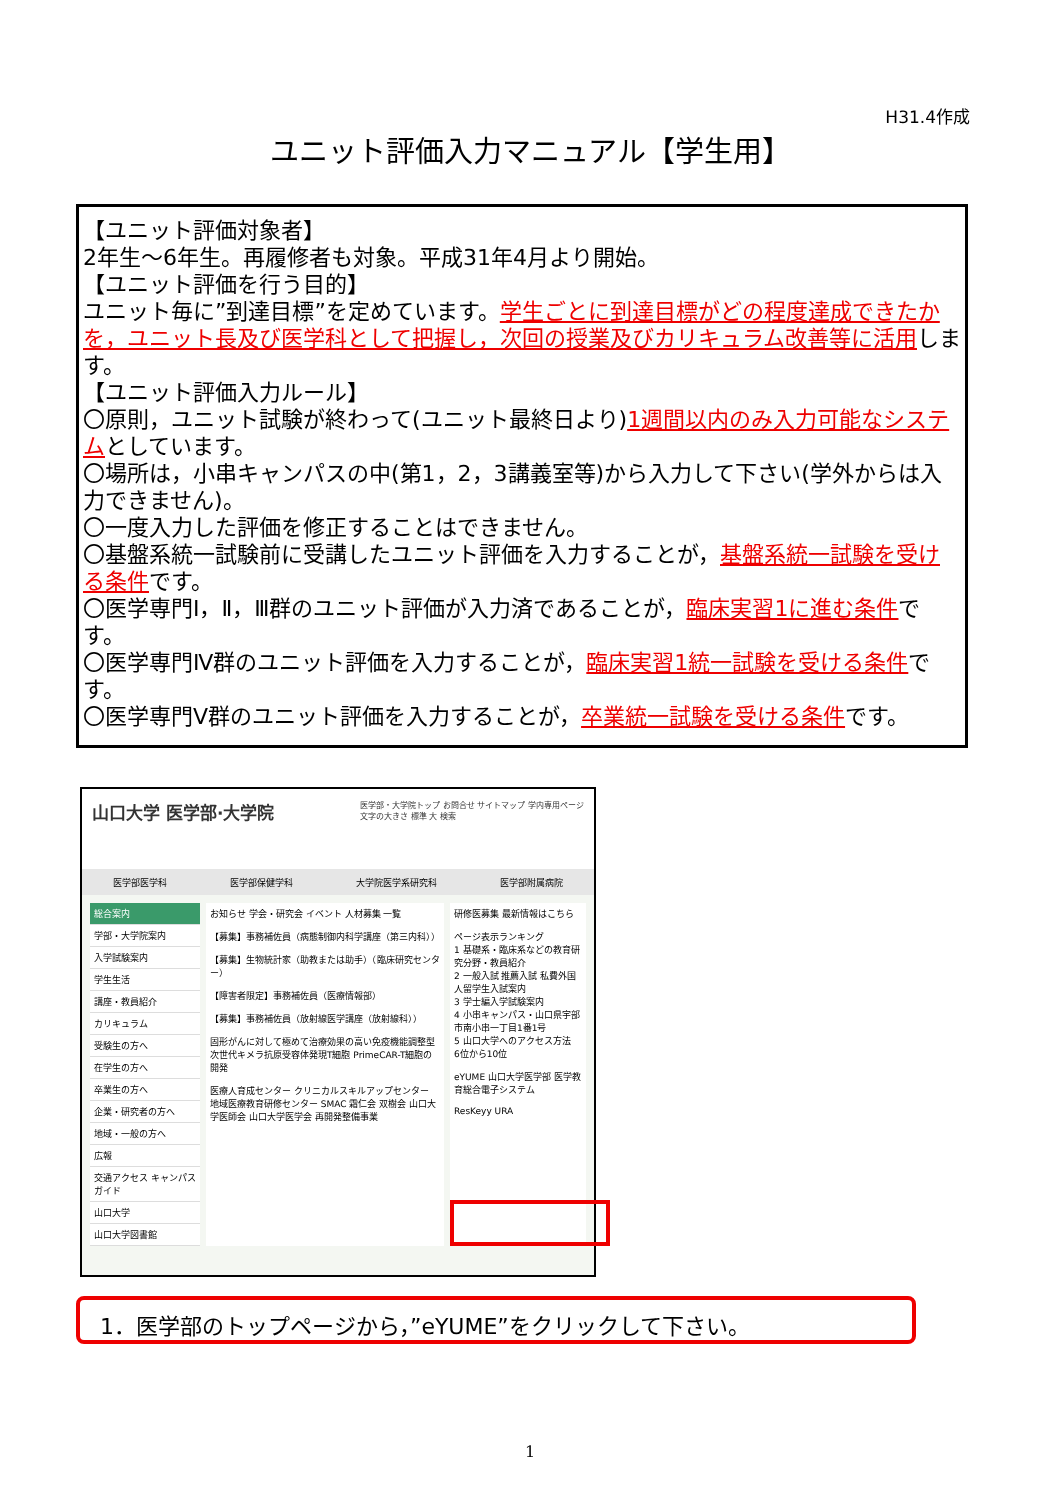H31.4作成
ユニット評価入力マニュアル【学生用】
【ユニット評価対象者】
2年生～6年生。再履修者も対象。平成31年4月より開始。
【ユニット評価を行う目的】
ユニット毎に”到達目標”を定めています。学生ごとに到達目標がどの程度達成できたかを，ユニット長及び医学科として把握し，次回の授業及びカリキュラム改善等に活用します。
【ユニット評価入力ルール】
〇原則，ユニット試験が終わって(ユニット最終日より)1週間以内のみ入力可能なシステムとしています。
〇場所は，小串キャンパスの中(第1，2，3講義室等)から入力して下さい(学外からは入力できません)。
〇一度入力した評価を修正することはできません。
〇基盤系統一試験前に受講したユニット評価を入力することが，基盤系統一試験を受ける条件です。
〇医学専門Ⅰ，Ⅱ，Ⅲ群のユニット評価が入力済であることが，臨床実習1に進む条件です。
〇医学専門Ⅳ群のユニット評価を入力することが，臨床実習1統一試験を受ける条件です。
〇医学専門Ⅴ群のユニット評価を入力することが，卒業統一試験を受ける条件です。
山口大学 医学部·大学院 医学部・大学院トップ お問合せ サイトマップ 学内専用ページ
文字の大きさ 標準 大 検索
医学部医学科 医学部保健学科 大学院医学系研究科 医学部附属病院
総合案内
学部・大学院案内
入学試験案内
学生生活
講座・教員紹介
カリキュラム
受験生の方へ
在学生の方へ
卒業生の方へ
企業・研究者の方へ
地域・一般の方へ
広報
交通アクセス キャンパスガイド
山口大学
山口大学図書館
お知らせ 学会・研究会 イベント 人材募集 一覧
【募集】事務補佐員（病態制御内科学講座（第三内科））
【募集】生物統計家（助教または助手）（臨床研究センター）
【障害者限定】事務補佐員（医療情報部）
【募集】事務補佐員（放射線医学講座（放射線科））
固形がんに対して極めて治療効果の高い免疫機能調整型次世代キメラ抗原受容体発現T細胞 PrimeCAR-T細胞の開発
医療人育成センター クリニカルスキルアップセンター 地域医療教育研修センター SMAC 霜仁会 双樹会 山口大学医師会 山口大学医学会 再開発整備事業
研修医募集 最新情報はこちら
ページ表示ランキング
1 基礎系・臨床系などの教育研究分野・教員紹介
2 一般入試 推薦入試 私費外国人留学生入試案内
3 学士編入学試験案内
4 小串キャンパス・山口県宇部市南小串一丁目1番1号
5 山口大学へのアクセス方法
6位から10位
eYUME 山口大学医学部 医学教育総合電子システム
ResKeyy URA
1．医学部のトップページから，”eYUME”をクリックして下さい。
1